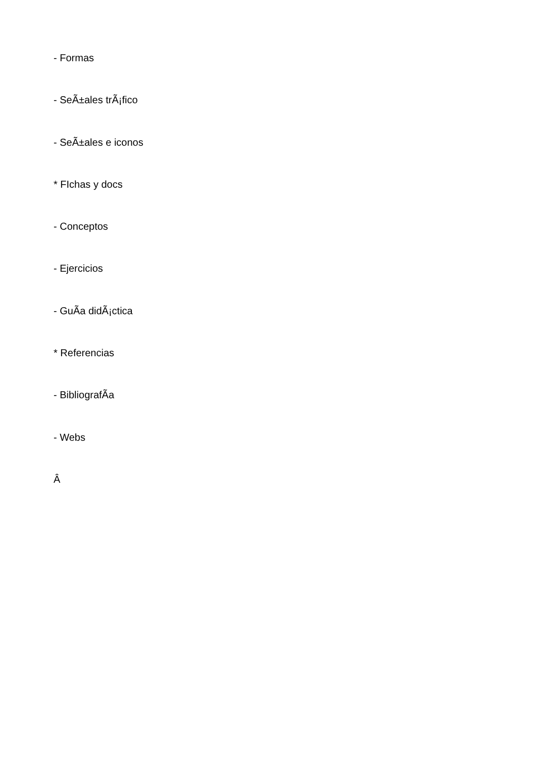- Formas
- SeÃ±ales trÃ¡fico
- SeÃ±ales e iconos
* FIchas y docs
- Conceptos
- Ejercicios
- GuÃ­a didÃ¡ctica
* Referencias
- BibliografÃ­a
- Webs
Â